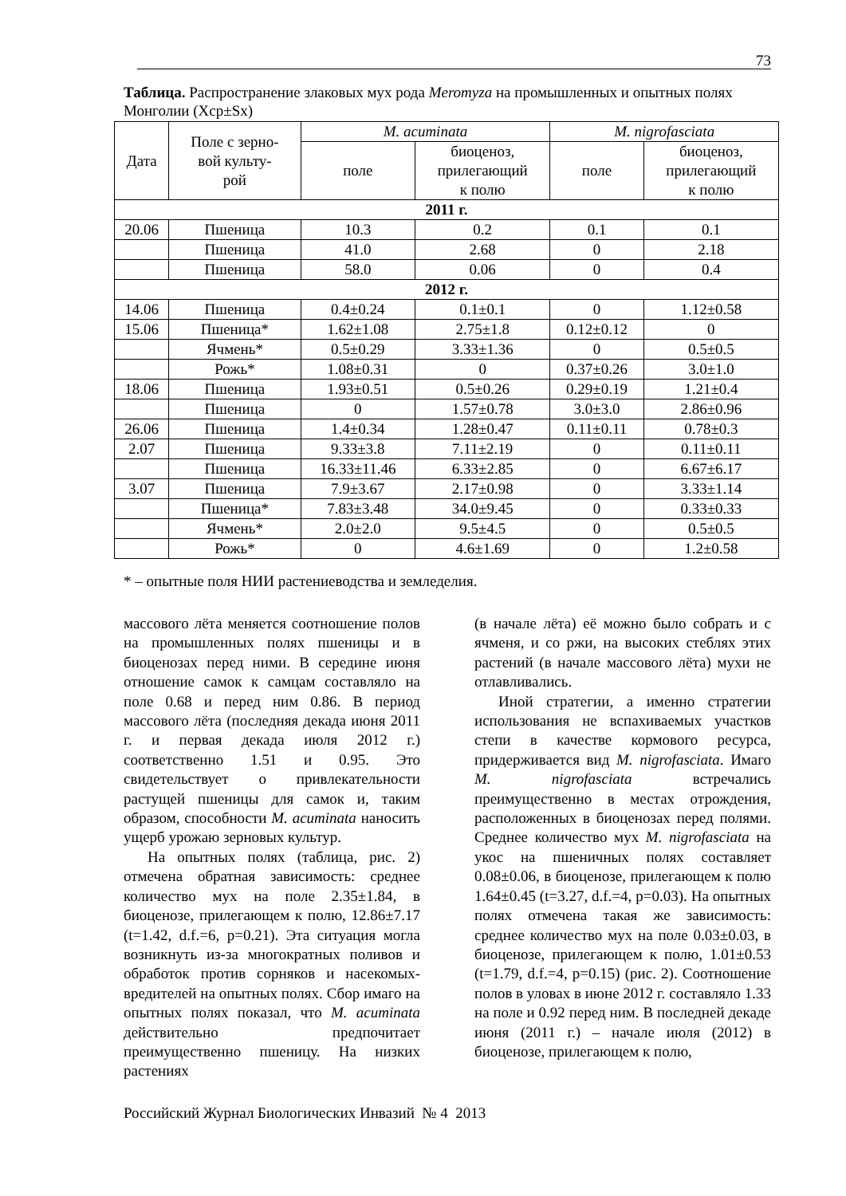73
Таблица. Распространение злаковых мух рода Meromyza на промышленных и опытных полях Монголии (Xср±Sx)
| Дата | Поле с зерно- вой культу- рой | M. acuminata | | M. nigrofasciata | |
| --- | --- | --- | --- | --- | --- |
| | | поле | биоценоз, прилегающий к полю | поле | биоценоз, прилегающий к полю |
| 2011 г. | | | | | |
| 20.06 | Пшеница | 10.3 | 0.2 | 0.1 | 0.1 |
| | Пшеница | 41.0 | 2.68 | 0 | 2.18 |
| | Пшеница | 58.0 | 0.06 | 0 | 0.4 |
| 2012 г. | | | | | |
| 14.06 | Пшеница | 0.4±0.24 | 0.1±0.1 | 0 | 1.12±0.58 |
| 15.06 | Пшеница* | 1.62±1.08 | 2.75±1.8 | 0.12±0.12 | 0 |
| | Ячмень* | 0.5±0.29 | 3.33±1.36 | 0 | 0.5±0.5 |
| | Рожь* | 1.08±0.31 | 0 | 0.37±0.26 | 3.0±1.0 |
| 18.06 | Пшеница | 1.93±0.51 | 0.5±0.26 | 0.29±0.19 | 1.21±0.4 |
| | Пшеница | 0 | 1.57±0.78 | 3.0±3.0 | 2.86±0.96 |
| 26.06 | Пшеница | 1.4±0.34 | 1.28±0.47 | 0.11±0.11 | 0.78±0.3 |
| 2.07 | Пшеница | 9.33±3.8 | 7.11±2.19 | 0 | 0.11±0.11 |
| | Пшеница | 16.33±11.46 | 6.33±2.85 | 0 | 6.67±6.17 |
| 3.07 | Пшеница | 7.9±3.67 | 2.17±0.98 | 0 | 3.33±1.14 |
| | Пшеница* | 7.83±3.48 | 34.0±9.45 | 0 | 0.33±0.33 |
| | Ячмень* | 2.0±2.0 | 9.5±4.5 | 0 | 0.5±0.5 |
| | Рожь* | 0 | 4.6±1.69 | 0 | 1.2±0.58 |
* – опытные поля НИИ растениеводства и земледелия.
массового лёта меняется соотношение полов на промышленных полях пшеницы и в биоценозах перед ними. В середине июня отношение самок к самцам составляло на поле 0.68 и перед ним 0.86. В период массового лёта (последняя декада июня 2011 г. и первая декада июля 2012 г.) соответственно 1.51 и 0.95. Это свидетельствует о привлекательности растущей пшеницы для самок и, таким образом, способности M. acuminata наносить ущерб урожаю зерновых культур.
На опытных полях (таблица, рис. 2) отмечена обратная зависимость: среднее количество мух на поле 2.35±1.84, в биоценозе, прилегающем к полю, 12.86±7.17 (t=1.42, d.f.=6, p=0.21). Эта ситуация могла возникнуть из-за многократных поливов и обработок против сорняков и насекомых-вредителей на опытных полях. Сбор имаго на опытных полях показал, что M. acuminata действительно предпочитает преимущественно пшеницу. На низких растениях
(в начале лёта) её можно было собрать и с ячменя, и со ржи, на высоких стеблях этих растений (в начале массового лёта) мухи не отлавливались.
Иной стратегии, а именно стратегии использования не вспахиваемых участков степи в качестве кормового ресурса, придерживается вид M. nigrofasciata. Имаго M. nigrofasciata встречались преимущественно в местах отрождения, расположенных в биоценозах перед полями. Среднее количество мух M. nigrofasciata на укос на пшеничных полях составляет 0.08±0.06, в биоценозе, прилегающем к полю 1.64±0.45 (t=3.27, d.f.=4, p=0.03). На опытных полях отмечена такая же зависимость: среднее количество мух на поле 0.03±0.03, в биоценозе, прилегающем к полю, 1.01±0.53 (t=1.79, d.f.=4, p=0.15) (рис. 2). Соотношение полов в уловах в июне 2012 г. составляло 1.33 на поле и 0.92 перед ним. В последней декаде июня (2011 г.) – начале июля (2012) в биоценозе, прилегающем к полю,
Российский Журнал Биологических Инвазий № 4 2013